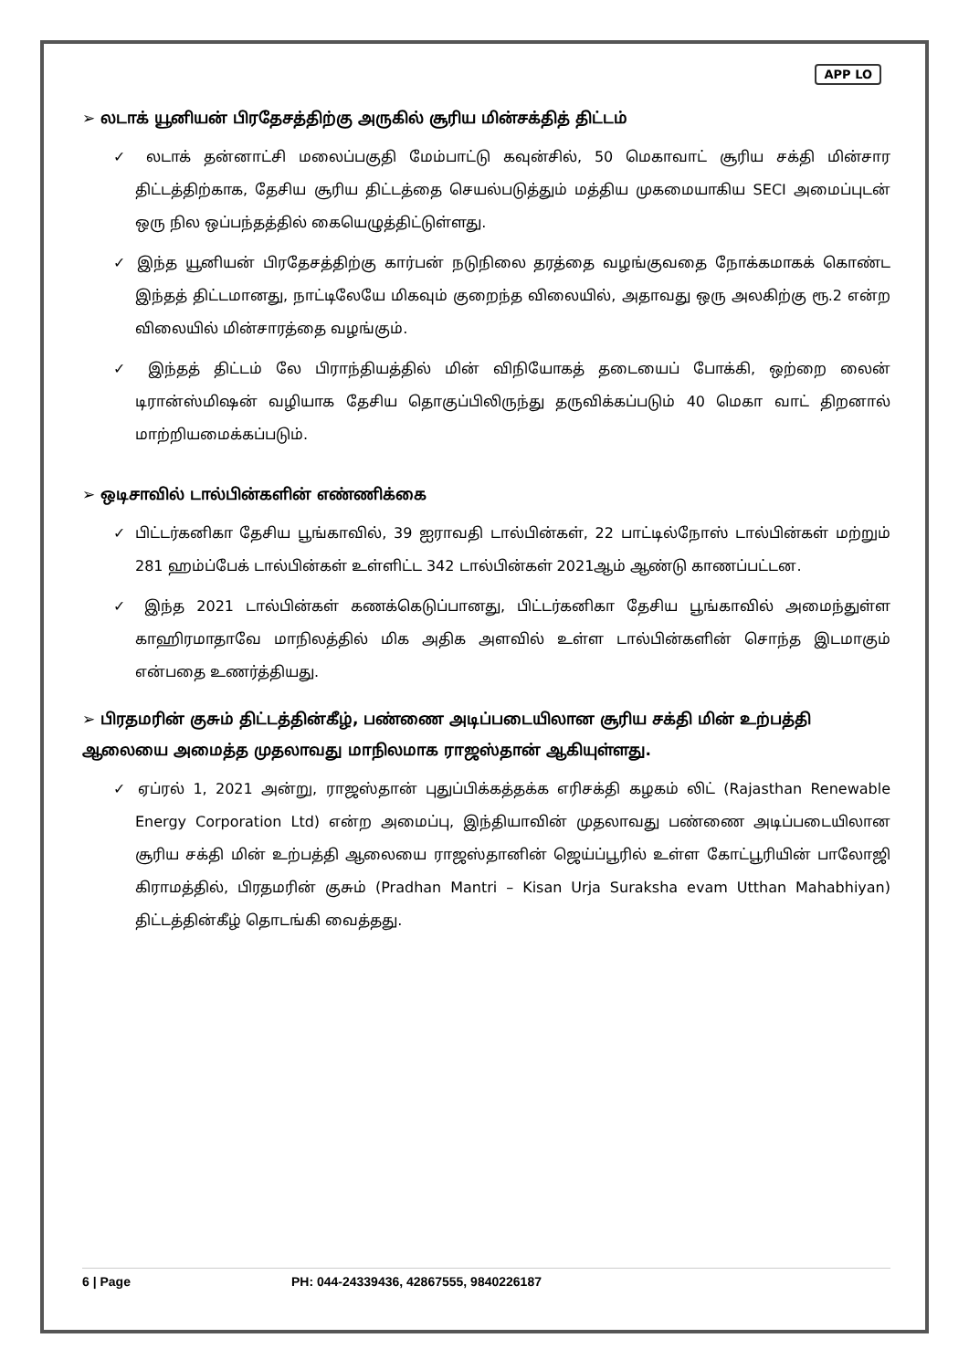APP LO
➢ லடாக் யூனியன் பிரதேசத்திற்கு அருகில் சூரிய மின்சக்தித் திட்டம்
✓ லடாக் தன்னாட்சி மலைப்பகுதி மேம்பாட்டு கவுன்சில், 50 மெகாவாட் சூரிய சக்தி மின்சார திட்டத்திற்காக, தேசிய சூரிய திட்டத்தை செயல்படுத்தும் மத்திய முகமையாகிய SECI அமைப்புடன் ஒரு நில ஒப்பந்தத்தில் கையெழுத்திட்டுள்ளது.
✓ இந்த யூனியன் பிரதேசத்திற்கு கார்பன் நடுநிலை தரத்தை வழங்குவதை நோக்கமாகக் கொண்ட இந்தத் திட்டமானது, நாட்டிலேயே மிகவும் குறைந்த விலையில், அதாவது ஒரு அலகிற்கு ரூ.2 என்ற விலையில் மின்சாரத்தை வழங்கும்.
✓ இந்தத் திட்டம் லே பிராந்தியத்தில் மின் விநியோகத் தடையைப் போக்கி, ஒற்றை லைன் டிரான்ஸ்மிஷன் வழியாக தேசிய தொகுப்பிலிருந்து தருவிக்கப்படும் 40 மெகா வாட் திறனால் மாற்றியமைக்கப்படும்.
➢ ஒடிசாவில் டால்பின்களின் எண்ணிக்கை
✓ பிட்டர்கனிகா தேசிய பூங்காவில், 39 ஐராவதி டால்பின்கள், 22 பாட்டில்நோஸ் டால்பின்கள் மற்றும் 281 ஹம்ப்பேக் டால்பின்கள் உள்ளிட்ட 342 டால்பின்கள் 2021ஆம் ஆண்டு காணப்பட்டன.
✓ இந்த 2021 டால்பின்கள் கணக்கெடுப்பானது, பிட்டர்கனிகா தேசிய பூங்காவில் அமைந்துள்ள காஹிரமாதாவே மாநிலத்தில் மிக அதிக அளவில் உள்ள டால்பின்களின் சொந்த இடமாகும் என்பதை உணர்த்தியது.
➢ பிரதமரின் குசும் திட்டத்தின்கீழ், பண்ணை அடிப்படையிலான சூரிய சக்தி மின் உற்பத்தி ஆலையை அமைத்த முதலாவது மாநிலமாக ராஜஸ்தான் ஆகியுள்ளது.
✓ ஏப்ரல் 1, 2021 அன்று, ராஜஸ்தான் புதுப்பிக்கத்தக்க எரிசக்தி கழகம் லிட் (Rajasthan Renewable Energy Corporation Ltd) என்ற அமைப்பு, இந்தியாவின் முதலாவது பண்ணை அடிப்படையிலான சூரிய சக்தி மின் உற்பத்தி ஆலையை ராஜஸ்தானின் ஜெய்ப்பூரில் உள்ள கோட்பூரியின் பாலோஜி கிராமத்தில், பிரதமரின் குசும் (Pradhan Mantri – Kisan Urja Suraksha evam Utthan Mahabhiyan) திட்டத்தின்கீழ் தொடங்கி வைத்தது.
6 | Page PH: 044-24339436, 42867555, 9840226187